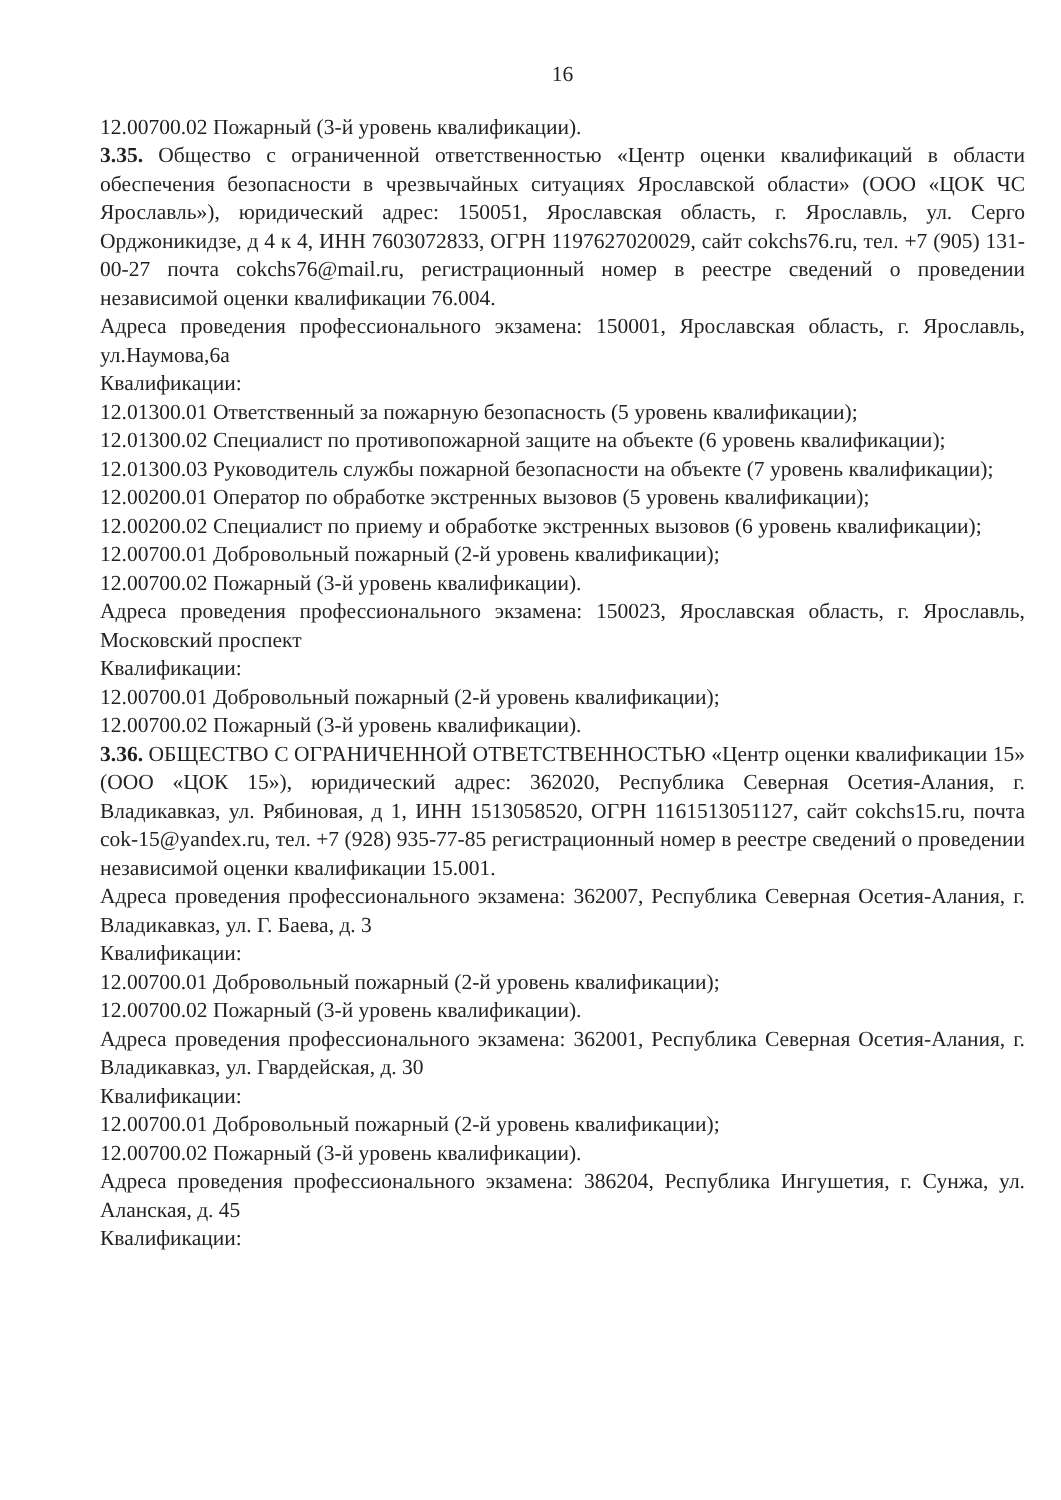16
12.00700.02 Пожарный (3-й уровень квалификации).
3.35. Общество с ограниченной ответственностью «Центр оценки квалификаций в области обеспечения безопасности в чрезвычайных ситуациях Ярославской области» (ООО «ЦОК ЧС Ярославль»), юридический адрес: 150051, Ярославская область, г. Ярославль, ул. Серго Орджоникидзе, д 4 к 4, ИНН 7603072833, ОГРН 1197627020029, сайт cokchs76.ru, тел. +7 (905) 131-00-27 почта cokchs76@mail.ru, регистрационный номер в реестре сведений о проведении независимой оценки квалификации 76.004.
Адреса проведения профессионального экзамена: 150001, Ярославская область, г. Ярославль, ул.Наумова,6а
Квалификации:
12.01300.01 Ответственный за пожарную безопасность (5 уровень квалификации);
12.01300.02 Специалист по противопожарной защите на объекте (6 уровень квалификации);
12.01300.03 Руководитель службы пожарной безопасности на объекте (7 уровень квалификации);
12.00200.01 Оператор по обработке экстренных вызовов (5 уровень квалификации);
12.00200.02 Специалист по приему и обработке экстренных вызовов (6 уровень квалификации);
12.00700.01 Добровольный пожарный (2-й уровень квалификации);
12.00700.02 Пожарный (3-й уровень квалификации).
Адреса проведения профессионального экзамена: 150023, Ярославская область, г. Ярославль, Московский проспект
Квалификации:
12.00700.01 Добровольный пожарный (2-й уровень квалификации);
12.00700.02 Пожарный (3-й уровень квалификации).
3.36. ОБЩЕСТВО С ОГРАНИЧЕННОЙ ОТВЕТСТВЕННОСТЬЮ «Центр оценки квалификации 15» (ООО «ЦОК 15»), юридический адрес: 362020, Республика Северная Осетия-Алания, г. Владикавказ, ул. Рябиновая, д 1, ИНН 1513058520, ОГРН 1161513051127, сайт cokchs15.ru, почта cok-15@yandex.ru, тел. +7 (928) 935-77-85 регистрационный номер в реестре сведений о проведении независимой оценки квалификации 15.001.
Адреса проведения профессионального экзамена: 362007, Республика Северная Осетия-Алания, г. Владикавказ, ул. Г. Баева, д. 3
Квалификации:
12.00700.01 Добровольный пожарный (2-й уровень квалификации);
12.00700.02 Пожарный (3-й уровень квалификации).
Адреса проведения профессионального экзамена: 362001, Республика Северная Осетия-Алания, г. Владикавказ, ул. Гвардейская, д. 30
Квалификации:
12.00700.01 Добровольный пожарный (2-й уровень квалификации);
12.00700.02 Пожарный (3-й уровень квалификации).
Адреса проведения профессионального экзамена: 386204, Республика Ингушетия, г. Сунжа, ул. Аланская, д. 45
Квалификации: